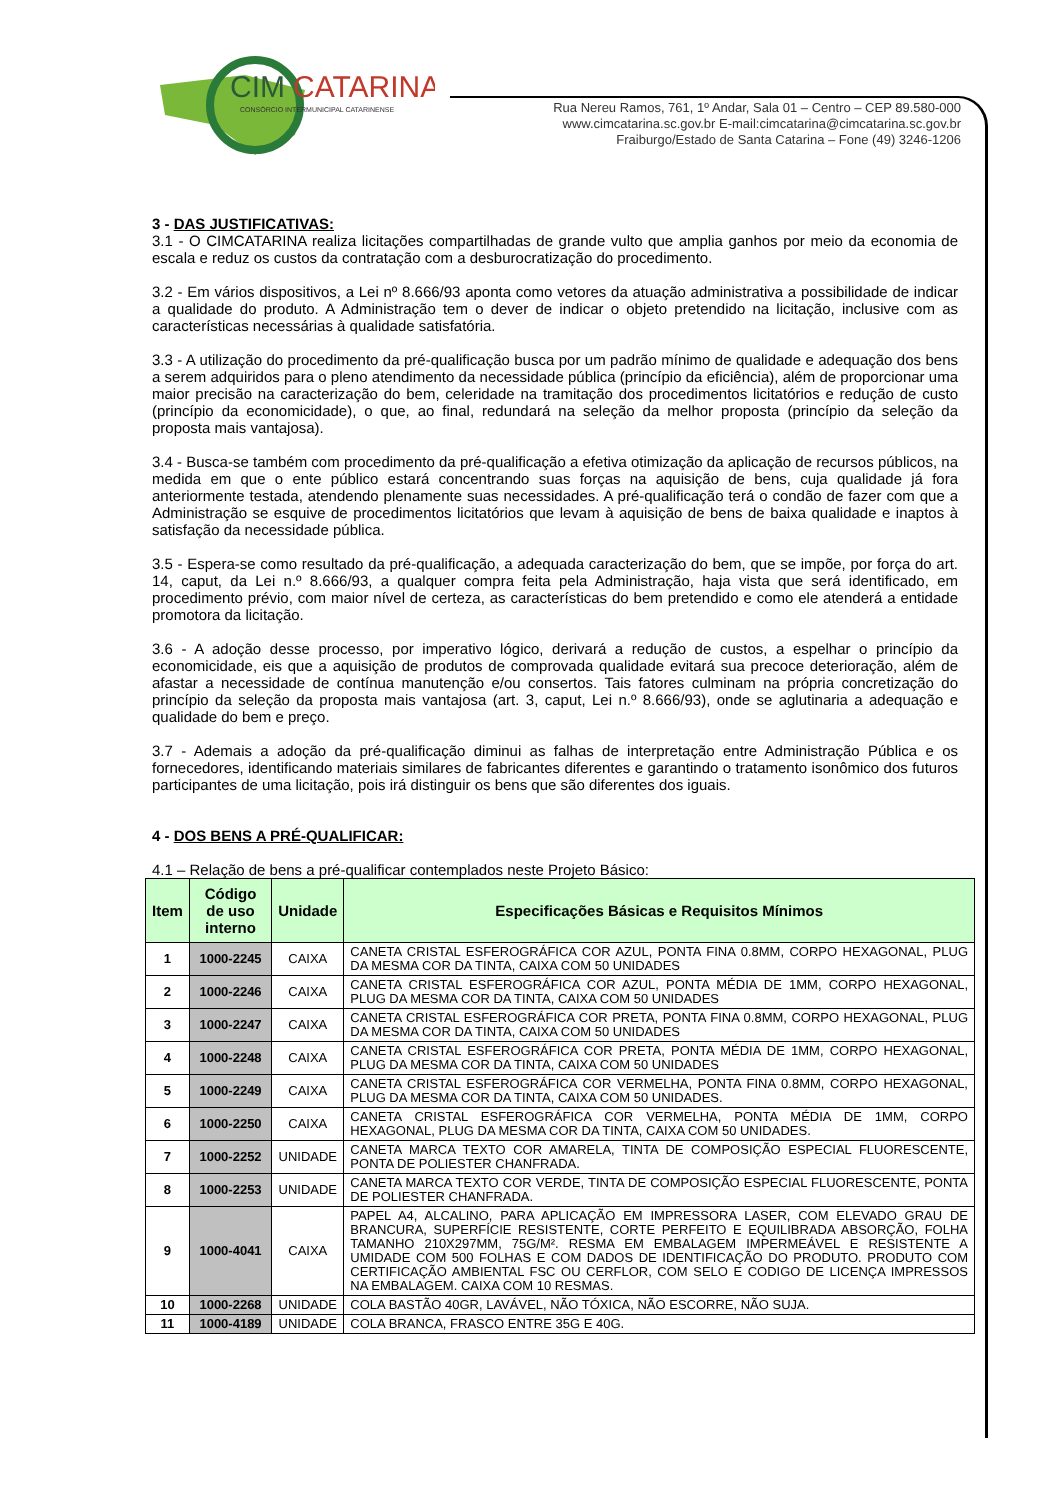CIM
CATARINA
CONSÓRCIO INTERMUNICIPAL CATARINENSE
Rua Nereu Ramos, 761, 1º Andar, Sala 01 – Centro – CEP 89.580-000
www.cimcatarina.sc.gov.br E-mail:cimcatarina@cimcatarina.sc.gov.br
Fraiburgo/Estado de Santa Catarina – Fone (49) 3246-1206
3 - DAS JUSTIFICATIVAS:
3.1 - O CIMCATARINA realiza licitações compartilhadas de grande vulto que amplia ganhos por meio da economia de escala e reduz os custos da contratação com a desburocratização do procedimento.
3.2 - Em vários dispositivos, a Lei nº 8.666/93 aponta como vetores da atuação administrativa a possibilidade de indicar a qualidade do produto. A Administração tem o dever de indicar o objeto pretendido na licitação, inclusive com as características necessárias à qualidade satisfatória.
3.3 - A utilização do procedimento da pré-qualificação busca por um padrão mínimo de qualidade e adequação dos bens a serem adquiridos para o pleno atendimento da necessidade pública (princípio da eficiência), além de proporcionar uma maior precisão na caracterização do bem, celeridade na tramitação dos procedimentos licitatórios e redução de custo (princípio da economicidade), o que, ao final, redundará na seleção da melhor proposta (princípio da seleção da proposta mais vantajosa).
3.4 - Busca-se também com procedimento da pré-qualificação a efetiva otimização da aplicação de recursos públicos, na medida em que o ente público estará concentrando suas forças na aquisição de bens, cuja qualidade já fora anteriormente testada, atendendo plenamente suas necessidades. A pré-qualificação terá o condão de fazer com que a Administração se esquive de procedimentos licitatórios que levam à aquisição de bens de baixa qualidade e inaptos à satisfação da necessidade pública.
3.5 - Espera-se como resultado da pré-qualificação, a adequada caracterização do bem, que se impõe, por força do art. 14, caput, da Lei n.º 8.666/93, a qualquer compra feita pela Administração, haja vista que será identificado, em procedimento prévio, com maior nível de certeza, as características do bem pretendido e como ele atenderá a entidade promotora da licitação.
3.6 - A adoção desse processo, por imperativo lógico, derivará a redução de custos, a espelhar o princípio da economicidade, eis que a aquisição de produtos de comprovada qualidade evitará sua precoce deterioração, além de afastar a necessidade de contínua manutenção e/ou consertos. Tais fatores culminam na própria concretização do princípio da seleção da proposta mais vantajosa (art. 3, caput, Lei n.º 8.666/93), onde se aglutinaria a adequação e qualidade do bem e preço.
3.7 - Ademais a adoção da pré-qualificação diminui as falhas de interpretação entre Administração Pública e os fornecedores, identificando materiais similares de fabricantes diferentes e garantindo o tratamento isonômico dos futuros participantes de uma licitação, pois irá distinguir os bens que são diferentes dos iguais.
4 - DOS BENS A PRÉ-QUALIFICAR:
4.1 – Relação de bens a pré-qualificar contemplados neste Projeto Básico:
| Item | Código de uso interno | Unidade | Especificações Básicas e Requisitos Mínimos |
| --- | --- | --- | --- |
| 1 | 1000-2245 | CAIXA | CANETA CRISTAL ESFEROGRÁFICA COR AZUL, PONTA FINA 0.8MM, CORPO HEXAGONAL, PLUG DA MESMA COR DA TINTA, CAIXA COM 50 UNIDADES |
| 2 | 1000-2246 | CAIXA | CANETA CRISTAL ESFEROGRÁFICA COR AZUL, PONTA MÉDIA DE 1MM, CORPO HEXAGONAL, PLUG DA MESMA COR DA TINTA, CAIXA COM 50 UNIDADES |
| 3 | 1000-2247 | CAIXA | CANETA CRISTAL ESFEROGRÁFICA COR PRETA, PONTA FINA 0.8MM, CORPO HEXAGONAL, PLUG DA MESMA COR DA TINTA, CAIXA COM 50 UNIDADES |
| 4 | 1000-2248 | CAIXA | CANETA CRISTAL ESFEROGRÁFICA COR PRETA, PONTA MÉDIA DE 1MM, CORPO HEXAGONAL, PLUG DA MESMA COR DA TINTA, CAIXA COM 50 UNIDADES |
| 5 | 1000-2249 | CAIXA | CANETA CRISTAL ESFEROGRÁFICA COR VERMELHA, PONTA FINA 0.8MM, CORPO HEXAGONAL, PLUG DA MESMA COR DA TINTA, CAIXA COM 50 UNIDADES. |
| 6 | 1000-2250 | CAIXA | CANETA CRISTAL ESFEROGRÁFICA COR VERMELHA, PONTA MÉDIA DE 1MM, CORPO HEXAGONAL, PLUG DA MESMA COR DA TINTA, CAIXA COM 50 UNIDADES. |
| 7 | 1000-2252 | UNIDADE | CANETA MARCA TEXTO COR AMARELA, TINTA DE COMPOSIÇÃO ESPECIAL FLUORESCENTE, PONTA DE POLIESTER CHANFRADA. |
| 8 | 1000-2253 | UNIDADE | CANETA MARCA TEXTO COR VERDE, TINTA DE COMPOSIÇÃO ESPECIAL FLUORESCENTE, PONTA DE POLIESTER CHANFRADA. |
| 9 | 1000-4041 | CAIXA | PAPEL A4, ALCALINO, PARA APLICAÇÃO EM IMPRESSORA LASER, COM ELEVADO GRAU DE BRANCURA, SUPERFÍCIE RESISTENTE, CORTE PERFEITO E EQUILIBRADA ABSORÇÃO, FOLHA TAMANHO 210X297MM, 75G/M². RESMA EM EMBALAGEM IMPERMEÁVEL E RESISTENTE A UMIDADE COM 500 FOLHAS E COM DADOS DE IDENTIFICAÇÃO DO PRODUTO. PRODUTO COM CERTIFICAÇÃO AMBIENTAL FSC OU CERFLOR, COM SELO E CODIGO DE LICENÇA IMPRESSOS NA EMBALAGEM. CAIXA COM 10 RESMAS. |
| 10 | 1000-2268 | UNIDADE | COLA BASTÃO 40GR, LAVÁVEL, NÃO TÓXICA, NÃO ESCORRE, NÃO SUJA. |
| 11 | 1000-4189 | UNIDADE | COLA BRANCA, FRASCO ENTRE 35G E 40G. |